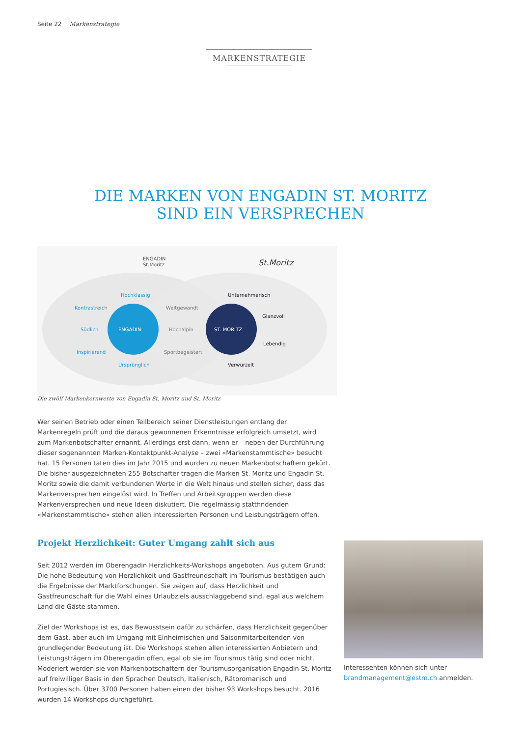Seite 22 Markenstrategie
MARKENSTRATEGIE
DIE MARKEN VON ENGADIN ST. MORITZ
SIND EIN VERSPRECHEN
ENGADIN
St.Moritz
St.Moritz
ENGADIN
ST. MORITZ
Hochklassig
Kontrastreich
Südlich
Inspirierend
Ursprünglich
Weltgewandt
Hochalpin
Sportbegeistert
Unternehmerisch
Glanzvoll
Lebendig
Verwurzelt
Die zwölf Markenkernwerte von Engadin St. Moritz und St. Moritz
Wer seinen Betrieb oder einen Teilbereich seiner Dienstleistungen entlang der Markenregeln prüft und die daraus gewonnenen Erkenntnisse erfolgreich umsetzt, wird zum Markenbotschafter ernannt. Allerdings erst dann, wenn er – neben der Durchführung dieser sogenannten Marken-Kontaktpunkt-Analyse – zwei «Markenstammtische» besucht hat. 15 Personen taten dies im Jahr 2015 und wurden zu neuen Markenbotschaftern gekürt. Die bisher ausgezeichneten 255 Botschafter tragen die Marken St. Moritz und Engadin St. Moritz sowie die damit verbundenen Werte in die Welt hinaus und stellen sicher, dass das Markenversprechen eingelöst wird. In Treffen und Arbeitsgruppen werden diese Markenversprechen und neue Ideen diskutiert. Die regelmässig stattfindenden «Markenstammtische» stehen allen interessierten Personen und Leistungsträgern offen.
Projekt Herzlichkeit: Guter Umgang zahlt sich aus
Seit 2012 werden im Oberengadin Herzlichkeits-Workshops angeboten. Aus gutem Grund: Die hohe Bedeutung von Herzlichkeit und Gastfreundschaft im Tourismus bestätigen auch die Ergebnisse der Marktforschungen. Sie zeigen auf, dass Herzlichkeit und Gastfreundschaft für die Wahl eines Urlaubziels ausschlaggebend sind, egal aus welchem Land die Gäste stammen.
Ziel der Workshops ist es, das Bewusstsein dafür zu schärfen, dass Herzlichkeit gegenüber dem Gast, aber auch im Umgang mit Einheimischen und Saisonmitarbeitenden von grundlegender Bedeutung ist. Die Workshops stehen allen interessierten Anbietern und Leistungsträgern im Oberengadin offen, egal ob sie im Tourismus tätig sind oder nicht. Moderiert werden sie von Markenbotschaftern der Tourismusorganisation Engadin St. Moritz auf freiwilliger Basis in den Sprachen Deutsch, Italienisch, Rätoromanisch und Portugiesisch. Über 3700 Personen haben einen der bisher 93 Workshops besucht. 2016 wurden 14 Workshops durchgeführt.
Interessenten können sich unter
brandmanagement@estm.ch anmelden.